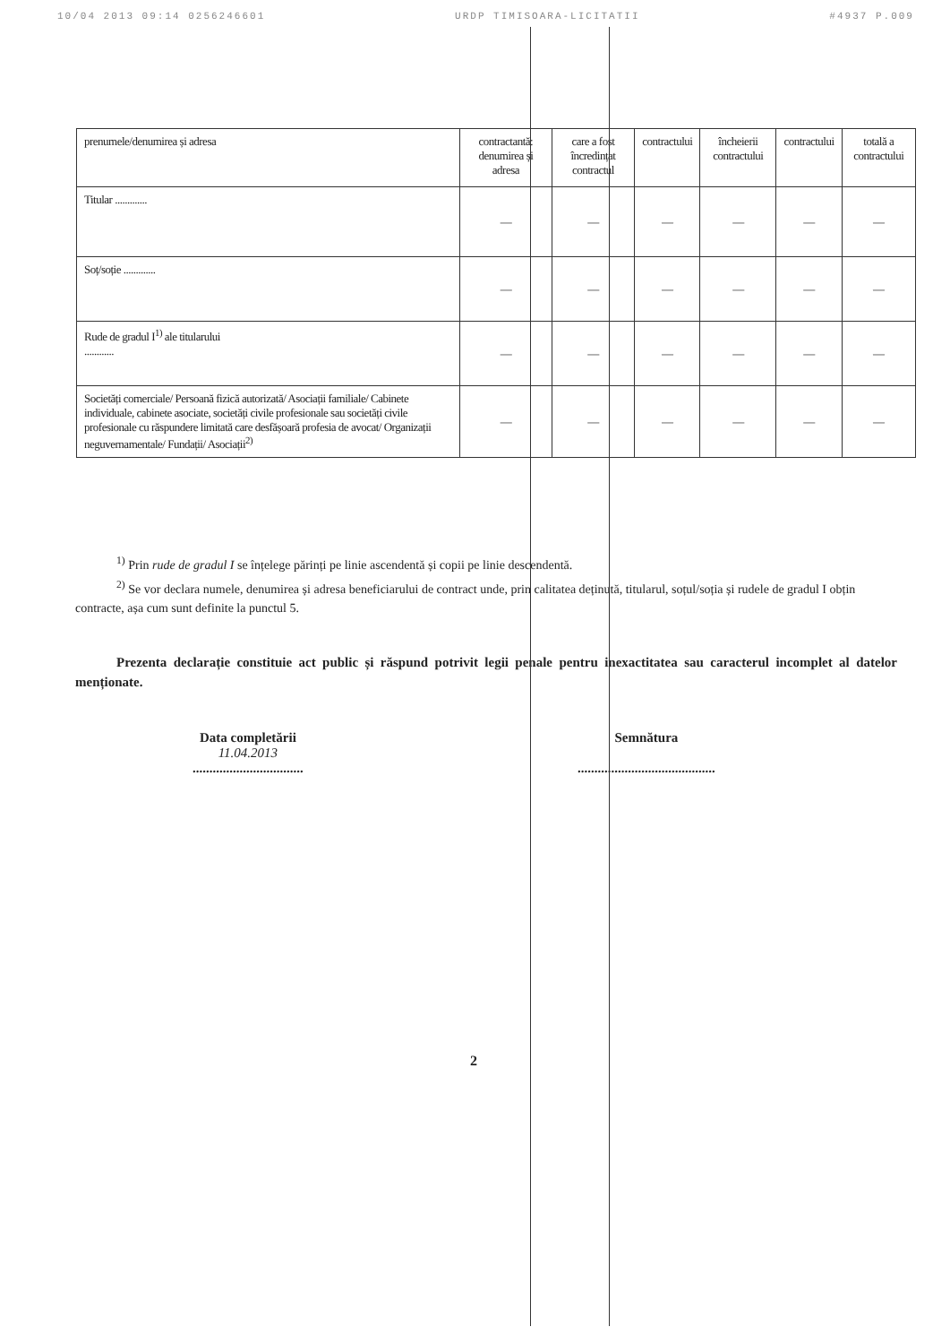10/04 2013 09:14 0256246601 URDP TIMISOARA-LICITATII #4937 P.009
| prenumele/denumirea și adresa | contractantă: denumirea și adresa | care a fost încredințat contractul | contractului | încheierii contractului | contractului | totală a contractului |
| Titular ............. | — | — | — | — | — | — |
| Soț/soție ............. | — | — | — | — | — | — |
| Rude de gradul I<sup>1)</sup> ale titularului ............ | — | — | — | — | — | — |
| Societăți comerciale/ Persoană fizică autorizată/ Asociații familiale/ Cabinete individuale, cabinete asociate, societăți civile profesionale sau societăți civile profesionale cu răspundere limitată care desfășoară profesia de avocat/ Organizații neguvernamentale/ Fundații/ Asociații<sup>2)</sup> | — | — | — | — | — | — |
<sup>1)</sup> Prin rude de gradul I se înțelege părinți pe linie ascendentă și copii pe linie descendentă.
<sup>2)</sup> Se vor declara numele, denumirea și adresa beneficiarului de contract unde, prin calitatea deținută, titularul, soțul/soția și rudele de gradul I obțin contracte, așa cum sunt definite la punctul 5.
Prezenta declarație constituie act public și răspund potrivit legii penale pentru inexactitatea sau caracterul incomplet al datelor menționate.
Data completării
11.04.2013
.................................
Semnătura
.........................................
2